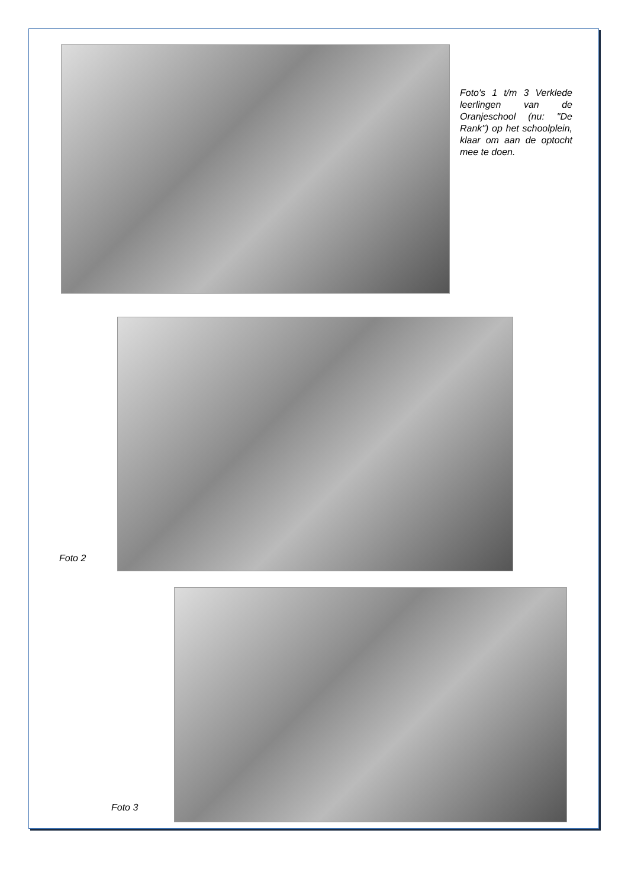Foto's 1 t/m 3 Verklede leerlingen van de Oranjeschool (nu: "De Rank") op het schoolplein, klaar om aan de optocht mee te doen.
Foto 2
Foto 3